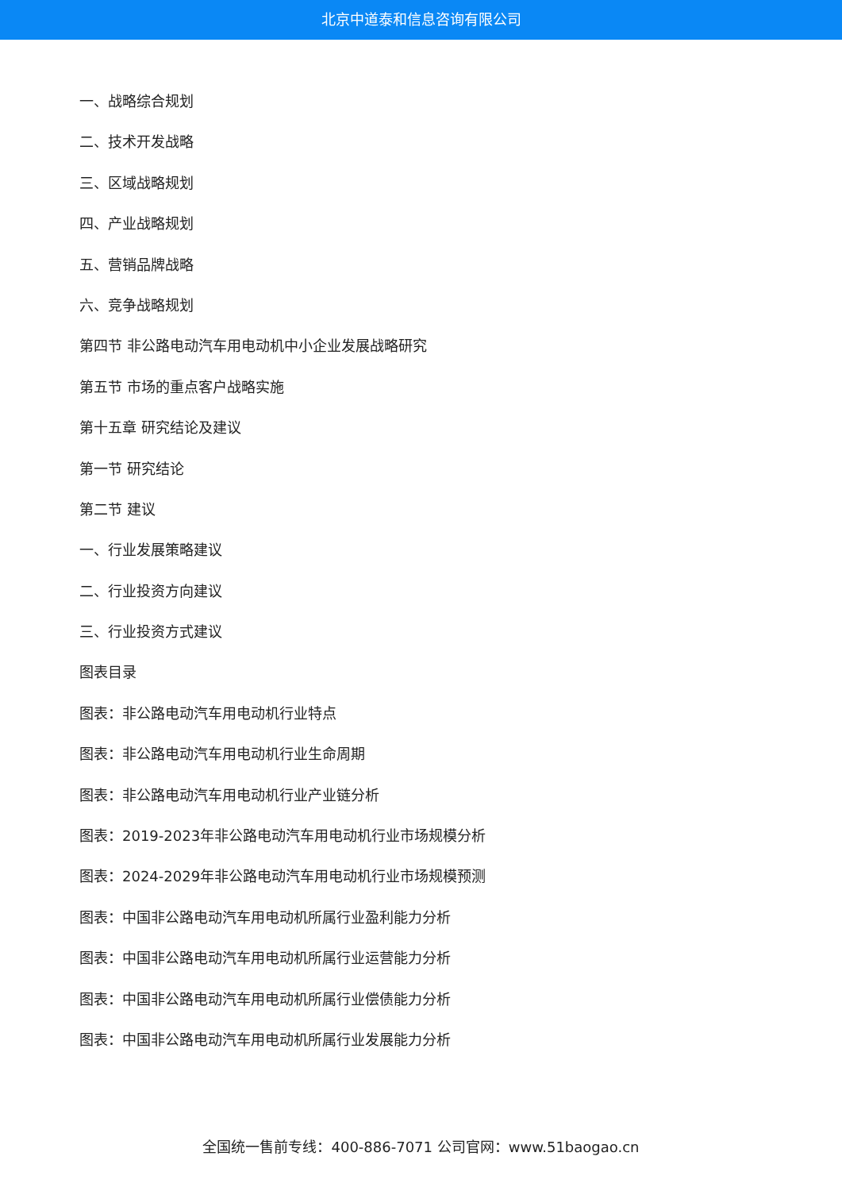北京中道泰和信息咨询有限公司
一、战略综合规划
二、技术开发战略
三、区域战略规划
四、产业战略规划
五、营销品牌战略
六、竞争战略规划
第四节 非公路电动汽车用电动机中小企业发展战略研究
第五节 市场的重点客户战略实施
第十五章 研究结论及建议
第一节 研究结论
第二节 建议
一、行业发展策略建议
二、行业投资方向建议
三、行业投资方式建议
图表目录
图表：非公路电动汽车用电动机行业特点
图表：非公路电动汽车用电动机行业生命周期
图表：非公路电动汽车用电动机行业产业链分析
图表：2019-2023年非公路电动汽车用电动机行业市场规模分析
图表：2024-2029年非公路电动汽车用电动机行业市场规模预测
图表：中国非公路电动汽车用电动机所属行业盈利能力分析
图表：中国非公路电动汽车用电动机所属行业运营能力分析
图表：中国非公路电动汽车用电动机所属行业偿债能力分析
图表：中国非公路电动汽车用电动机所属行业发展能力分析
全国统一售前专线：400-886-7071 公司官网：www.51baogao.cn